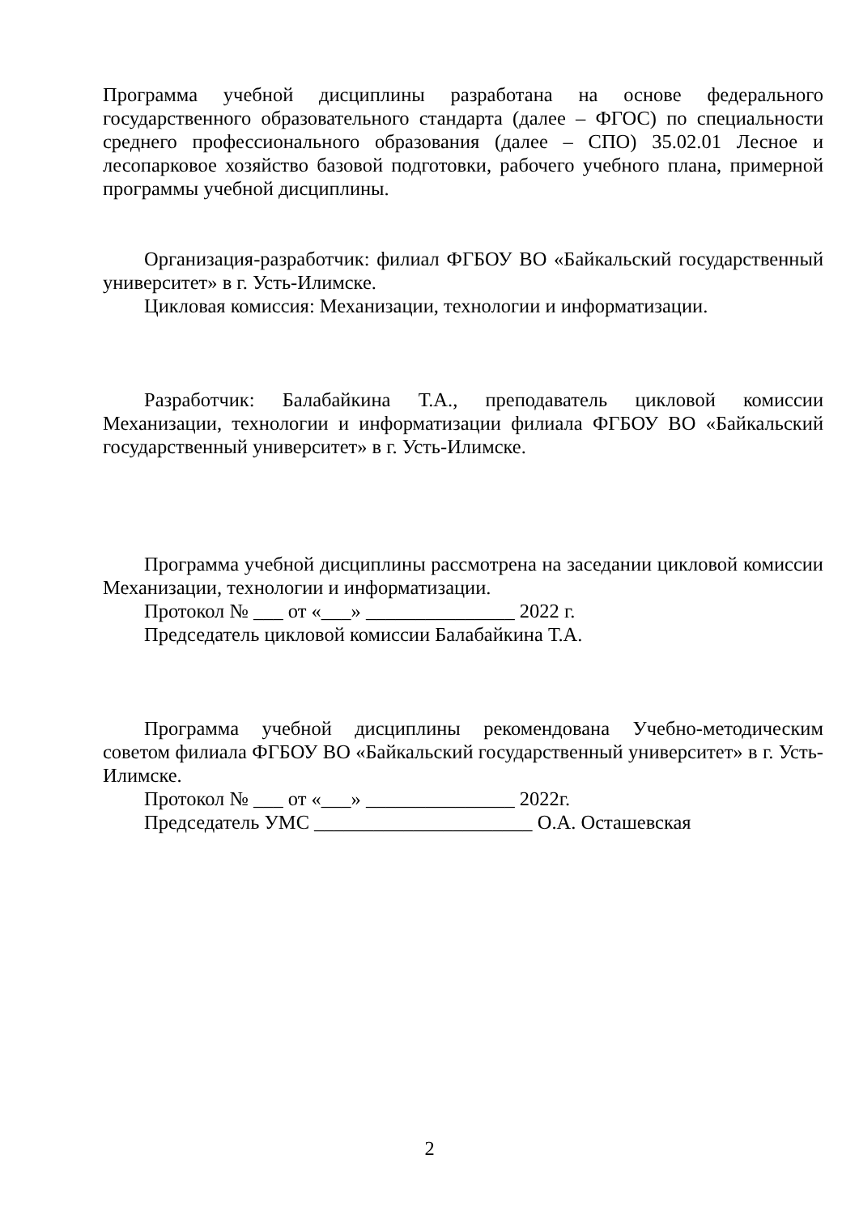Программа учебной дисциплины разработана на основе федерального государственного образовательного стандарта (далее – ФГОС) по специальности среднего профессионального образования (далее – СПО) 35.02.01 Лесное и лесопарковое хозяйство базовой подготовки, рабочего учебного плана, примерной программы учебной дисциплины.
Организация-разработчик: филиал ФГБОУ ВО «Байкальский государственный университет» в г. Усть-Илимске.
Цикловая комиссия: Механизации, технологии и информатизации.
Разработчик: Балабайкина Т.А., преподаватель цикловой комиссии Механизации, технологии и информатизации филиала ФГБОУ ВО «Байкальский государственный университет» в г. Усть-Илимске.
Программа учебной дисциплины рассмотрена на заседании цикловой комиссии Механизации, технологии и информатизации.
Протокол № ___ от «___» _______________ 2022 г.
Председатель цикловой комиссии Балабайкина Т.А.
Программа учебной дисциплины рекомендована Учебно-методическим советом филиала ФГБОУ ВО «Байкальский государственный университет» в г. Усть-Илимске.
Протокол № ___ от «___» _______________ 2022г.
Председатель УМС ______________________ О.А. Осташевская
2